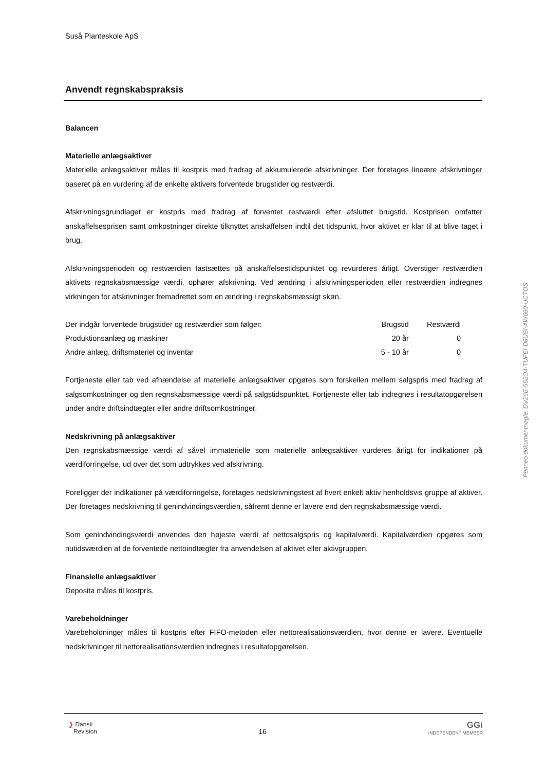Suså Planteskole ApS
Anvendt regnskabspraksis
Balancen
Materielle anlægsaktiver
Materielle anlægsaktiver måles til kostpris med fradrag af akkumulerede afskrivninger. Der foretages lineære afskrivninger baseret på en vurdering af de enkelte aktivers forventede brugstider og restværdi.
Afskrivningsgrundlaget er kostpris med fradrag af forventet restværdi efter afsluttet brugstid. Kostprisen omfatter anskaffelsesprisen samt omkostninger direkte tilknyttet anskaffelsen indtil det tidspunkt, hvor aktivet er klar til at blive taget i brug.
Afskrivningsperioden og restværdien fastsættes på anskaffelsestidspunktet og revurderes årligt. Overstiger restværdien aktivets regnskabsmæssige værdi, ophører afskrivning. Ved ændring i afskrivningsperioden eller restværdien indregnes virkningen for afskrivninger fremadrettet som en ændring i regnskabsmæssigt skøn.
| Der indgår forventede brugstider og restværdier som følger: | Brugstid | Restværdi |
| Produktionsanlæg og maskiner | 20 år | 0 |
| Andre anlæg, driftsmateriel og inventar | 5 - 10 år | 0 |
Fortjeneste eller tab ved afhændelse af materielle anlægsaktiver opgøres som forskellen mellem salgspris med fradrag af salgsomkostninger og den regnskabsmæssige værdi på salgstidspunktet. Fortjeneste eller tab indregnes i resultatopgørelsen under andre driftsindtægter eller andre driftsomkostninger.
Nedskrivning på anlægsaktiver
Den regnskabsmæssige værdi af såvel immaterielle som materielle anlægsaktiver vurderes årligt for indikationer på værdiforringelse, ud over det som udtrykkes ved afskrivning.
Foreligger der indikationer på værdiforringelse, foretages nedskrivningstest af hvert enkelt aktiv henholdsvis gruppe af aktiver. Der foretages nedskrivning til genindvindingsværdien, såfremt denne er lavere end den regnskabsmæssige værdi.
Som genindvindingsværdi anvendes den højeste værdi af nettosalgspris og kapitalværdi. Kapitalværdien opgøres som nutidsværdien af de forventede nettoindtægter fra anvendelsen af aktivet eller aktivgruppen.
Finansielle anlægsaktiver
Deposita måles til kostpris.
Varebeholdninger
Varebeholdninger måles til kostpris efter FIFO-metoden eller nettorealisationsværdien, hvor denne er lavere. Eventuelle nedskrivninger til nettorealisationsværdien indregnes i resultatopgørelsen.
Penneo dokumentnøgle: DV26E-552O4-TUFEI-D8USI-AW660-UCTOS
❯ Dansk
Revision
16
GGi
INDEPENDENT MEMBER